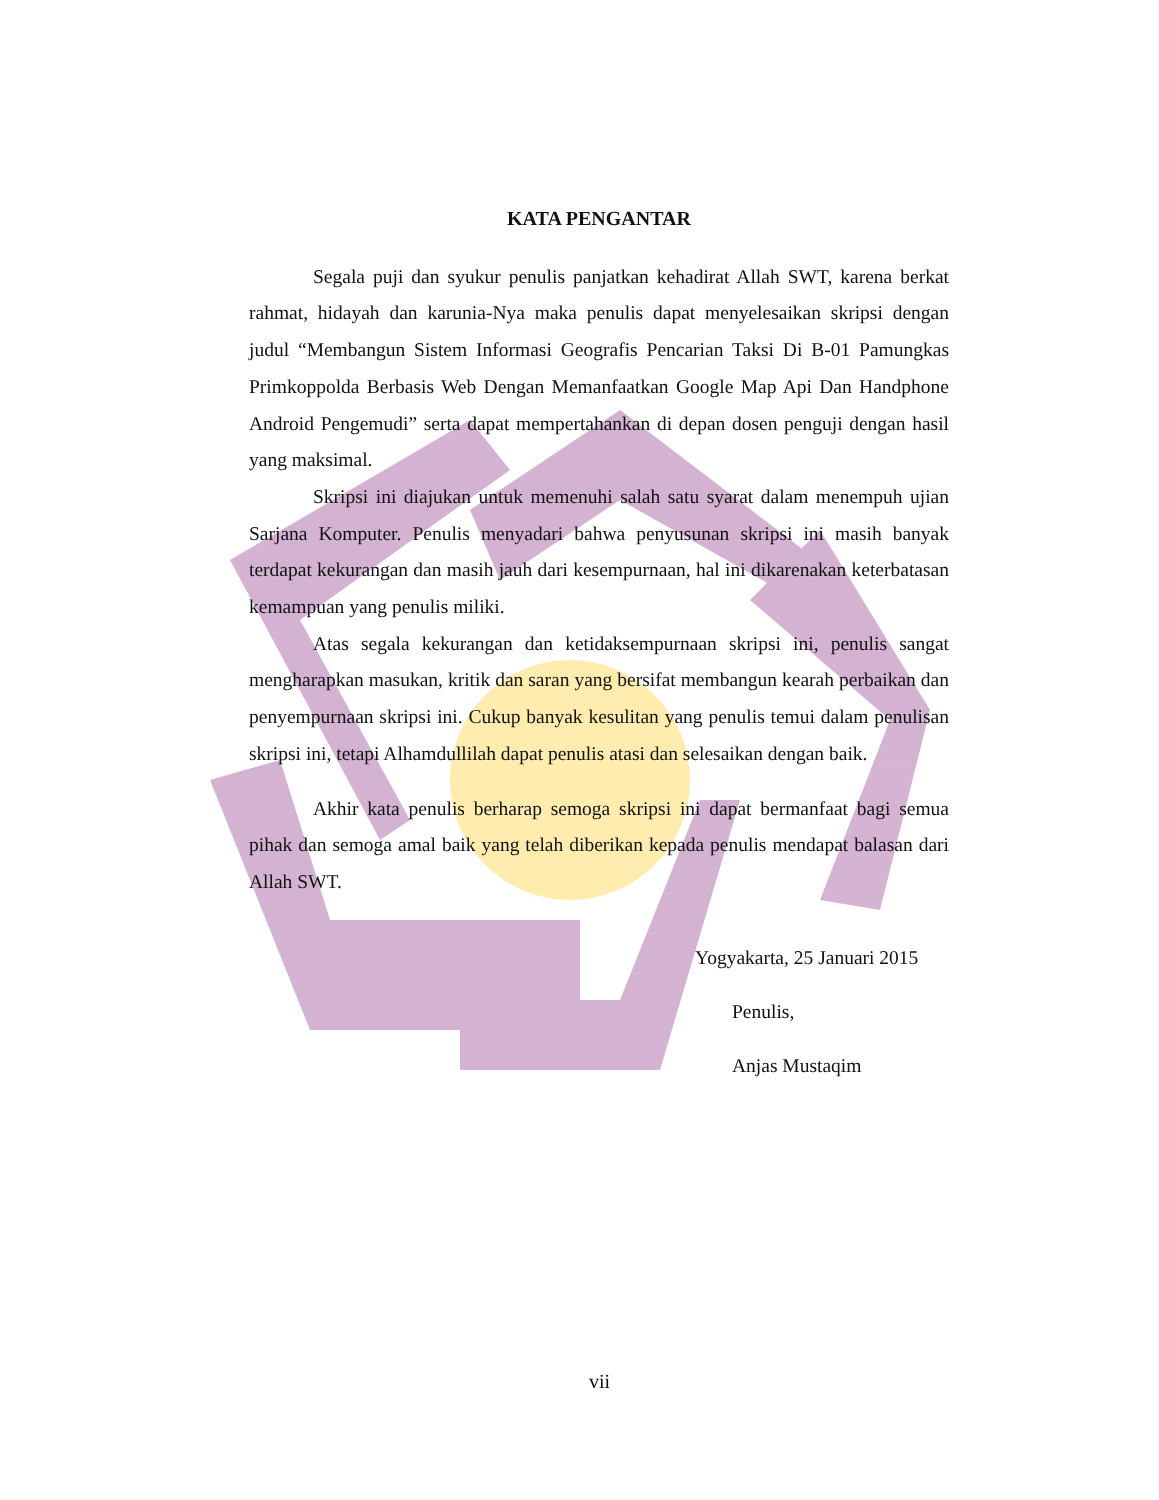KATA PENGANTAR
Segala puji dan syukur penulis panjatkan kehadirat Allah SWT, karena berkat rahmat, hidayah dan karunia-Nya maka penulis dapat menyelesaikan skripsi dengan judul “Membangun Sistem Informasi Geografis Pencarian Taksi Di B-01 Pamungkas Primkoppolda Berbasis Web Dengan Memanfaatkan Google Map Api Dan Handphone Android Pengemudi” serta dapat mempertahankan di depan dosen penguji dengan hasil yang maksimal.
Skripsi ini diajukan untuk memenuhi salah satu syarat dalam menempuh ujian Sarjana Komputer. Penulis menyadari bahwa penyusunan skripsi ini masih banyak terdapat kekurangan dan masih jauh dari kesempurnaan, hal ini dikarenakan keterbatasan kemampuan yang penulis miliki.
Atas segala kekurangan dan ketidaksempurnaan skripsi ini, penulis sangat mengharapkan masukan, kritik dan saran yang bersifat membangun kearah perbaikan dan penyempurnaan skripsi ini. Cukup banyak kesulitan yang penulis temui dalam penulisan skripsi ini, tetapi Alhamdullilah dapat penulis atasi dan selesaikan dengan baik.
Akhir kata penulis berharap semoga skripsi ini dapat bermanfaat bagi semua pihak dan semoga amal baik yang telah diberikan kepada penulis mendapat balasan dari Allah SWT.
Yogyakarta, 25 Januari 2015
Penulis,
Anjas Mustaqim
vii